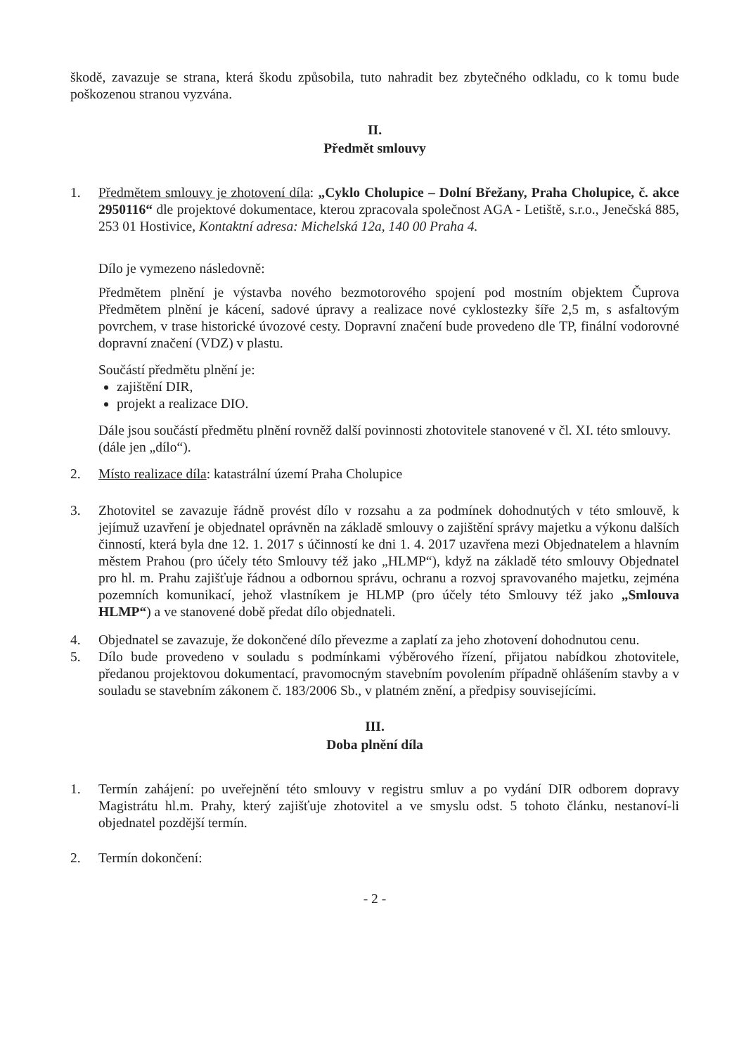škodě, zavazuje se strana, která škodu způsobila, tuto nahradit bez zbytečného odkladu, co k tomu bude poškozenou stranou vyzvána.
II.
Předmět smlouvy
1. Předmětem smlouvy je zhotovení díla: „Cyklo Cholupice – Dolní Břežany, Praha Cholupice, č. akce 2950116“ dle projektové dokumentace, kterou zpracovala společnost AGA - Letiště, s.r.o., Jenečská 885, 253 01 Hostivice, Kontaktní adresa: Michelská 12a, 140 00 Praha 4.
Dílo je vymezeno následovně:
Předmětem plnění je výstavba nového bezmotorového spojení pod mostním objektem Čuprova Předmětem plnění je kácení, sadové úpravy a realizace nové cyklostezky šíře 2,5 m, s asfaltovým povrchem, v trase historické úvozové cesty. Dopravní značení bude provedeno dle TP, finální vodorovné dopravní značení (VDZ) v plastu.
Součástí předmětu plnění je:
zajištění DIR,
projekt a realizace DIO.
Dále jsou součástí předmětu plnění rovněž další povinnosti zhotovitele stanovené v čl. XI. této smlouvy.
(dále jen „dílo“).
2. Místo realizace díla: katastrální území Praha Cholupice
3. Zhotovitel se zavazuje řádně provést dílo v rozsahu a za podmínek dohodnutých v této smlouvě, k jejímuž uzavření je objednatel oprávněn na základě smlouvy o zajištění správy majetku a výkonu dalších činností, která byla dne 12. 1. 2017 s účinností ke dni 1. 4. 2017 uzavřena mezi Objednatelem a hlavním městem Prahou (pro účely této Smlouvy též jako „HLMP“), když na základě této smlouvy Objednatel pro hl. m. Prahu zajišťuje řádnou a odbornou správu, ochranu a rozvoj spravovaného majetku, zejména pozemních komunikací, jehož vlastníkem je HLMP (pro účely této Smlouvy též jako „Smlouva HLMP“) a ve stanovené době předat dílo objednateli.
4. Objednatel se zavazuje, že dokončené dílo převezme a zaplatí za jeho zhotovení dohodnutou cenu.
5. Dílo bude provedeno v souladu s podmínkami výběrového řízení, přijatou nabídkou zhotovitele, předanou projektovou dokumentací, pravomocným stavebním povolením případně ohlášením stavby a v souladu se stavebním zákonem č. 183/2006 Sb., v platném znění, a předpisy souvisejícími.
III.
Doba plnění díla
1. Termín zahájení: po uveřejnění této smlouvy v registru smluv a po vydání DIR odborem dopravy Magistrátu hl.m. Prahy, který zajišťuje zhotovitel a ve smyslu odst. 5 tohoto článku, nestanoví-li objednatel pozdější termín.
2. Termín dokončení:
- 2 -